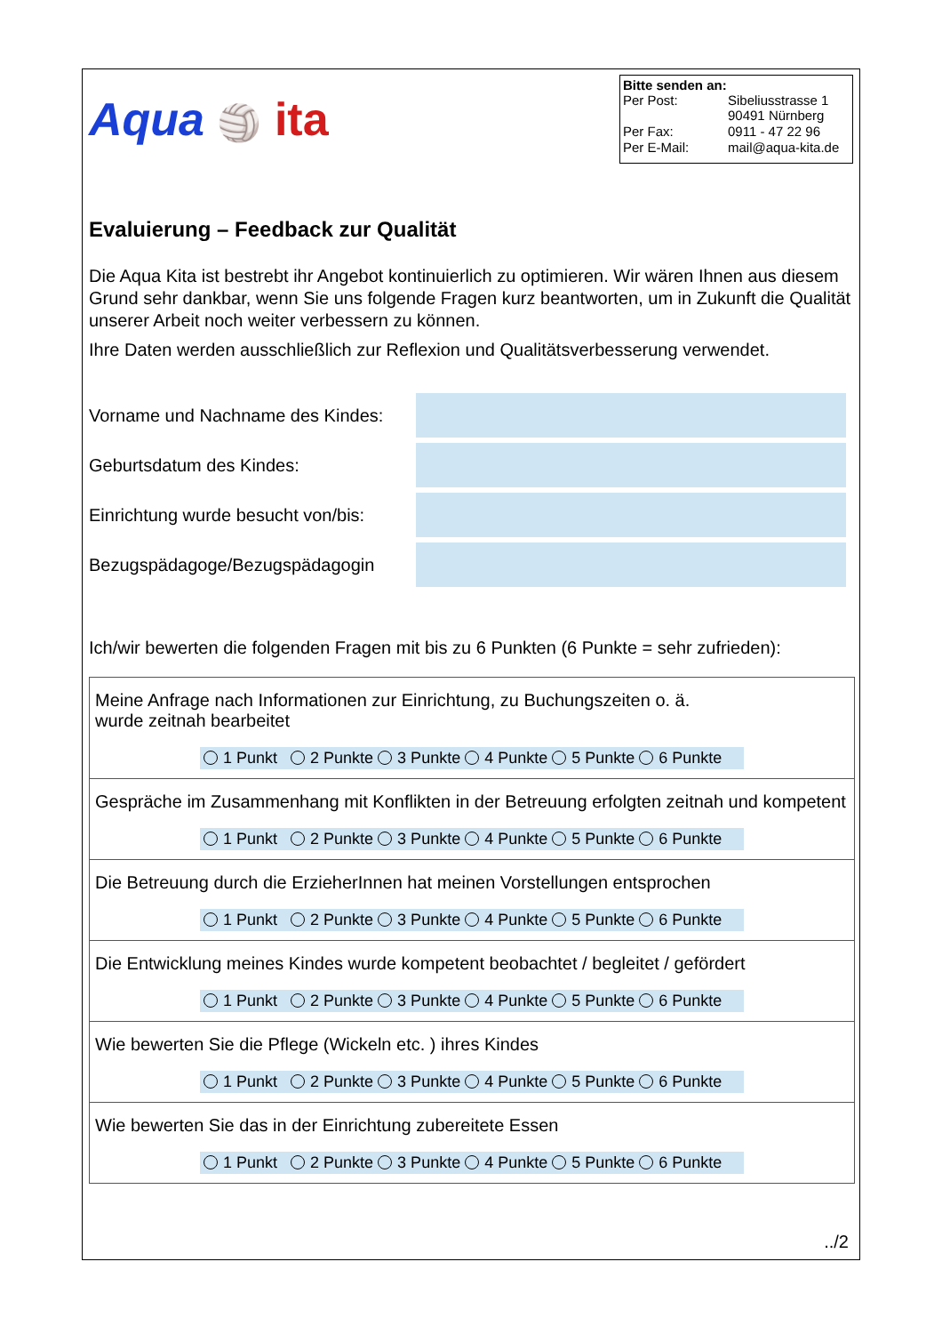Aqua 🏐 ita
Bitte senden an:
| Per Post: | Sibeliusstrasse 1 90491 Nürnberg |
| Per Fax: | 0911 - 47 22 96 |
| Per E-Mail: | mail@aqua-kita.de |
Evaluierung – Feedback zur Qualität
Die Aqua Kita ist bestrebt ihr Angebot kontinuierlich zu optimieren. Wir wären Ihnen aus diesem Grund sehr dankbar, wenn Sie uns folgende Fragen kurz beantworten, um in Zukunft die Qualität unserer Arbeit noch weiter verbessern zu können.
Ihre Daten werden ausschließlich zur Reflexion und Qualitätsverbesserung verwendet.
| Vorname und Nachname des Kindes: | |
| Geburtsdatum des Kindes: | |
| Einrichtung wurde besucht von/bis: | |
| Bezugspädagoge/Bezugspädagogin | |
Ich/wir bewerten die folgenden Fragen mit bis zu 6 Punkten (6 Punkte = sehr zufrieden):
| Meine Anfrage nach Informationen zur Einrichtung, zu Buchungszeiten o. ä. wurde zeitnah bearbeitet 1 Punkt 2 Punkte 3 Punkte 4 Punkte 5 Punkte 6 Punkte |
| Gespräche im Zusammenhang mit Konflikten in der Betreuung erfolgten zeitnah und kompetent 1 Punkt 2 Punkte 3 Punkte 4 Punkte 5 Punkte 6 Punkte |
| Die Betreuung durch die ErzieherInnen hat meinen Vorstellungen entsprochen 1 Punkt 2 Punkte 3 Punkte 4 Punkte 5 Punkte 6 Punkte |
| Die Entwicklung meines Kindes wurde kompetent beobachtet / begleitet / gefördert 1 Punkt 2 Punkte 3 Punkte 4 Punkte 5 Punkte 6 Punkte |
| Wie bewerten Sie die Pflege (Wickeln etc. ) ihres Kindes 1 Punkt 2 Punkte 3 Punkte 4 Punkte 5 Punkte 6 Punkte |
| Wie bewerten Sie das in der Einrichtung zubereitete Essen 1 Punkt 2 Punkte 3 Punkte 4 Punkte 5 Punkte 6 Punkte |
../2